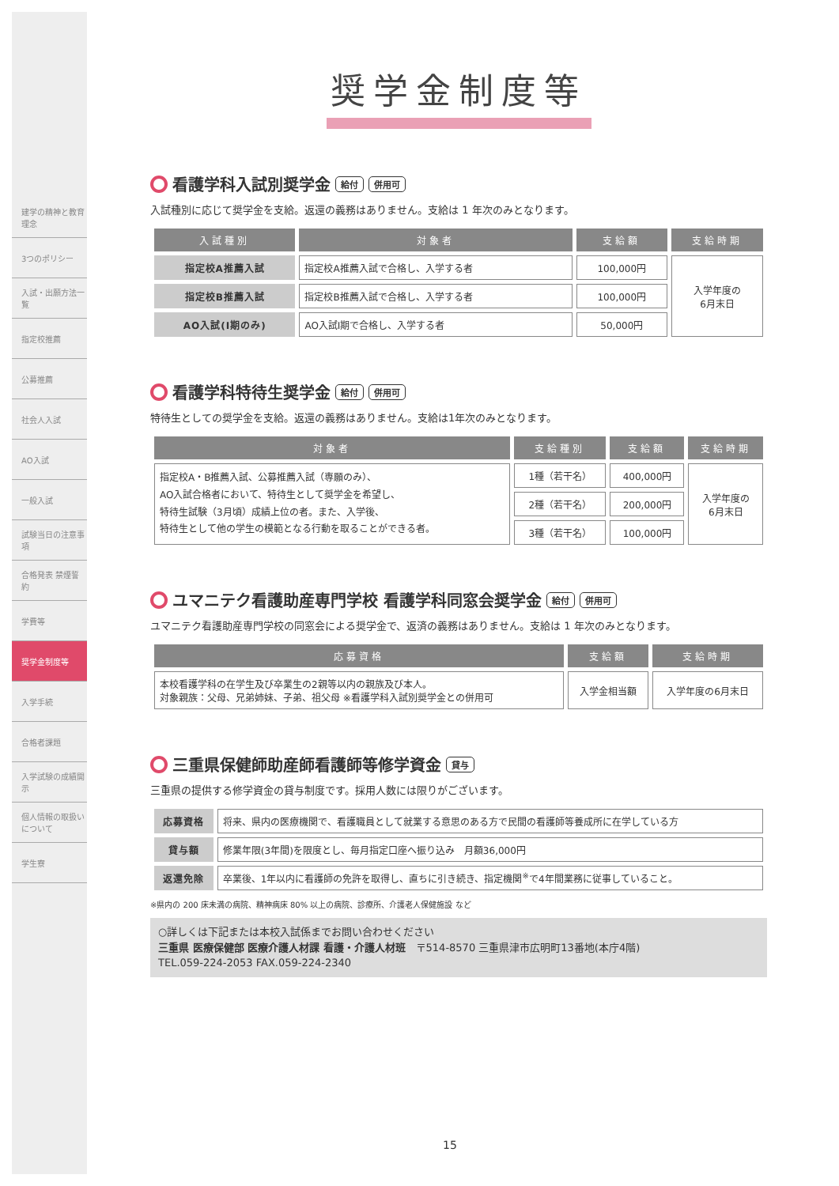建学の精神と教育理念
3つのポリシー
入試・出願方法一覧
指定校推薦
公募推薦
社会人入試
AO入試
一般入試
試験当日の注意事項
合格発表 禁煙誓約
学費等
奨学金制度等
入学手続
合格者課題
入学試験の成績開示
個人情報の取扱いについて
学生寮
奨学金制度等
看護学科入試別奨学金 給付 併用可
入試種別に応じて奨学金を支給。返還の義務はありません。支給は 1 年次のみとなります。
| 入試種別 | 対象者 | 支給額 | 支給時期 |
| --- | --- | --- | --- |
| 指定校A推薦入試 | 指定校A推薦入試で合格し、入学する者 | 100,000円 | 入学年度の 6月末日 |
| 指定校B推薦入試 | 指定校B推薦入試で合格し、入学する者 | 100,000円 | |
| AO入試(Ⅰ期のみ) | AO入試Ⅰ期で合格し、入学する者 | 50,000円 | |
看護学科特待生奨学金 給付 併用可
特待生としての奨学金を支給。返還の義務はありません。支給は1年次のみとなります。
| 対象者 | 支給種別 | 支給額 | 支給時期 |
| --- | --- | --- | --- |
| 指定校A・B推薦入試、公募推薦入試（専願のみ）、 AO入試合格者において、特待生として奨学金を希望し、 特待生試験（3月頃）成績上位の者。また、入学後、 特待生として他の学生の模範となる行動を取ることができる者。 | 1種（若干名） | 400,000円 | 入学年度の 6月末日 |
| | 2種（若干名） | 200,000円 | |
| | 3種（若干名） | 100,000円 | |
ユマニテク看護助産専門学校 看護学科同窓会奨学金 給付 併用可
ユマニテク看護助産専門学校の同窓会による奨学金で、返済の義務はありません。支給は 1 年次のみとなります。
| 応募資格 | 支給額 | 支給時期 |
| --- | --- | --- |
| 本校看護学科の在学生及び卒業生の2親等以内の親族及び本人。 対象親族：父母、兄弟姉妹、子弟、祖父母 ※看護学科入試別奨学金との併用可 | 入学金相当額 | 入学年度の6月末日 |
三重県保健師助産師看護師等修学資金 貸与
三重県の提供する修学資金の貸与制度です。採用人数には限りがございます。
| 応募資格 | 将来、県内の医療機関で、看護職員として就業する意思のある方で民間の看護師等養成所に在学している方 |
| 貸与額 | 修業年限(3年間)を限度とし、毎月指定口座へ振り込み 月額36,000円 |
| 返還免除 | 卒業後、1年以内に看護師の免許を取得し、直ちに引き続き、指定機関<sup>※</sup>で4年間業務に従事していること。 |
※県内の 200 床未満の病院、精神病床 80% 以上の病院、診療所、介護老人保健施設 など
○詳しくは下記または本校入試係までお問い合わせください
三重県 医療保健部 医療介護人材課 看護・介護人材班　〒514-8570 三重県津市広明町13番地(本庁4階)
TEL.059-224-2053 FAX.059-224-2340
15